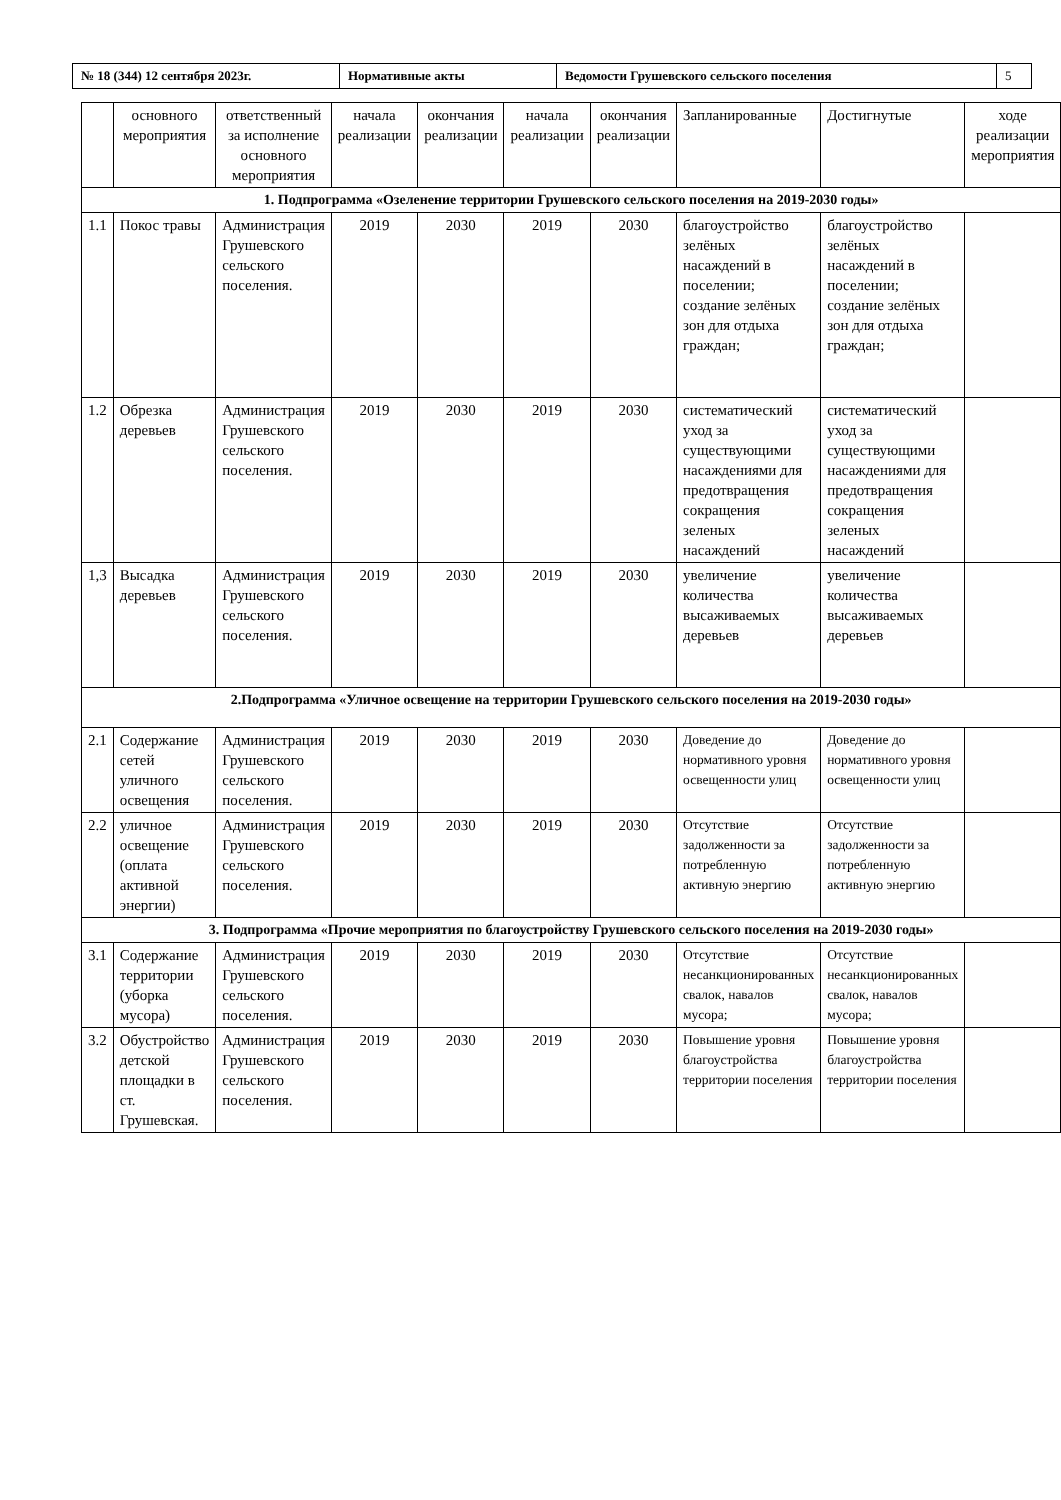| № 18 (344) 12 сентября 2023г. | Нормативные акты | Ведомости Грушевского сельского поселения | 5 |
| | основного мероприятия | ответственный за исполнение основного мероприятия | начала реализации | окончания реализации | начала реализации | окончания реализации | Запланированные | Достигнутые | ходе реализации мероприятия |
| 1. Подпрограмма «Озеленение территории Грушевского сельского поселения на 2019-2030 годы» | | | | | | | | | |
| 1.1 | Покос травы | Администрация Грушевского сельского поселения. | 2019 | 2030 | 2019 | 2030 | благоустройство зелёных насаждений в поселении; создание зелёных зон для отдыха граждан; | благоустройство зелёных насаждений в поселении; создание зелёных зон для отдыха граждан; | |
| 1.2 | Обрезка деревьев | Администрация Грушевского сельского поселения. | 2019 | 2030 | 2019 | 2030 | систематический уход за существующими насаждениями для предотвращения сокращения зеленых насаждений | систематический уход за существующими насаждениями для предотвращения сокращения зеленых насаждений | |
| 1,3 | Высадка деревьев | Администрация Грушевского сельского поселения. | 2019 | 2030 | 2019 | 2030 | увеличение количества высаживаемых деревьев | увеличение количества высаживаемых деревьев | |
| 2.Подпрограмма «Уличное освещение на территории Грушевского сельского поселения на 2019-2030 годы» | | | | | | | | | |
| 2.1 | Содержание сетей уличного освещения | Администрация Грушевского сельского поселения. | 2019 | 2030 | 2019 | 2030 | Доведение до нормативного уровня освещенности улиц | Доведение до нормативного уровня освещенности улиц | |
| 2.2 | уличное освещение (оплата активной энергии) | Администрация Грушевского сельского поселения. | 2019 | 2030 | 2019 | 2030 | Отсутствие задолженности за потребленную активную энергию | Отсутствие задолженности за потребленную активную энергию | |
| 3. Подпрограмма «Прочие мероприятия по благоустройству Грушевского сельского поселения на 2019-2030 годы» | | | | | | | | | |
| 3.1 | Содержание территории (уборка мусора) | Администрация Грушевского сельского поселения. | 2019 | 2030 | 2019 | 2030 | Отсутствие несанкционированных свалок, навалов мусора; | Отсутствие несанкционированных свалок, навалов мусора; | |
| 3.2 | Обустройство детской площадки в ст. Грушевская. | Администрация Грушевского сельского поселения. | 2019 | 2030 | 2019 | 2030 | Повышение уровня благоустройства территории поселения | Повышение уровня благоустройства территории поселения | |